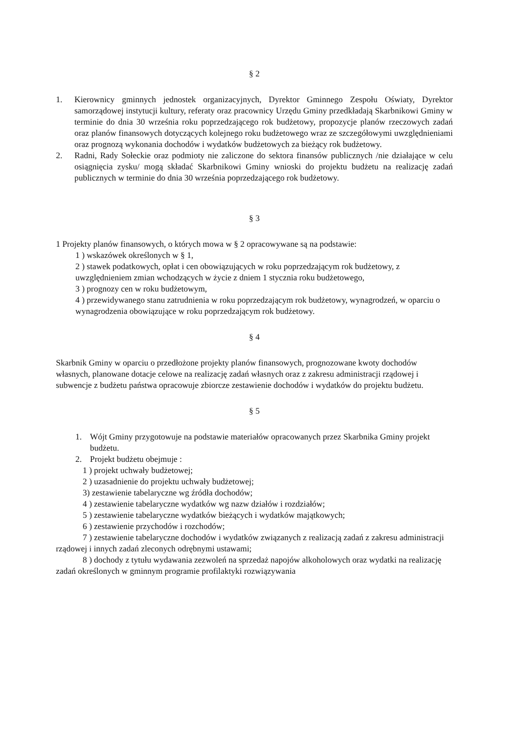§ 2
1. Kierownicy gminnych jednostek organizacyjnych, Dyrektor Gminnego Zespołu Oświaty, Dyrektor samorządowej instytucji kultury, referaty oraz pracownicy Urzędu Gminy przedkładają Skarbnikowi Gminy w terminie do dnia 30 września roku poprzedzającego rok budżetowy, propozycje planów rzeczowych zadań oraz planów finansowych dotyczących kolejnego roku budżetowego wraz ze szczegółowymi uwzględnieniami oraz prognozą wykonania dochodów i wydatków budżetowych za bieżący rok budżetowy.
2. Radni, Rady Sołeckie oraz podmioty nie zaliczone do sektora finansów publicznych /nie działające w celu osiągnięcia zysku/ mogą składać Skarbnikowi Gminy wnioski do projektu budżetu na realizację zadań publicznych w terminie do dnia 30 września poprzedzającego rok budżetowy.
§ 3
1 Projekty planów finansowych, o których mowa w § 2 opracowywane są na podstawie:
1 ) wskazówek określonych w § 1,
2 ) stawek podatkowych, opłat i cen obowiązujących w roku poprzedzającym rok budżetowy, z uwzględnieniem zmian wchodzących w życie z dniem 1 stycznia roku budżetowego,
3 ) prognozy cen w roku budżetowym,
4 ) przewidywanego stanu zatrudnienia w roku poprzedzającym rok budżetowy, wynagrodzeń, w oparciu o wynagrodzenia obowiązujące w roku poprzedzającym rok budżetowy.
§ 4
Skarbnik Gminy w oparciu o przedłożone projekty planów finansowych, prognozowane kwoty dochodów własnych, planowane dotacje celowe na realizację zadań własnych oraz z zakresu administracji rządowej i subwencje z budżetu państwa opracowuje zbiorcze zestawienie dochodów i wydatków do projektu budżetu.
§ 5
1. Wójt Gminy przygotowuje na podstawie materiałów opracowanych przez Skarbnika Gminy projekt budżetu.
2. Projekt budżetu obejmuje :
1 ) projekt uchwały budżetowej;
2 ) uzasadnienie do projektu uchwały budżetowej;
3) zestawienie tabelaryczne wg źródła dochodów;
4 ) zestawienie tabelaryczne wydatków wg nazw działów i rozdziałów;
5 ) zestawienie tabelaryczne wydatków bieżących i wydatków majątkowych;
6 ) zestawienie przychodów i rozchodów;
7 ) zestawienie tabelaryczne dochodów i wydatków związanych z realizacją zadań z zakresu administracji rządowej i innych zadań zleconych odrębnymi ustawami;
8 ) dochody z tytułu wydawania zezwoleń na sprzedaż napojów alkoholowych oraz wydatki na realizację zadań określonych w gminnym programie profilaktyki rozwiązywania